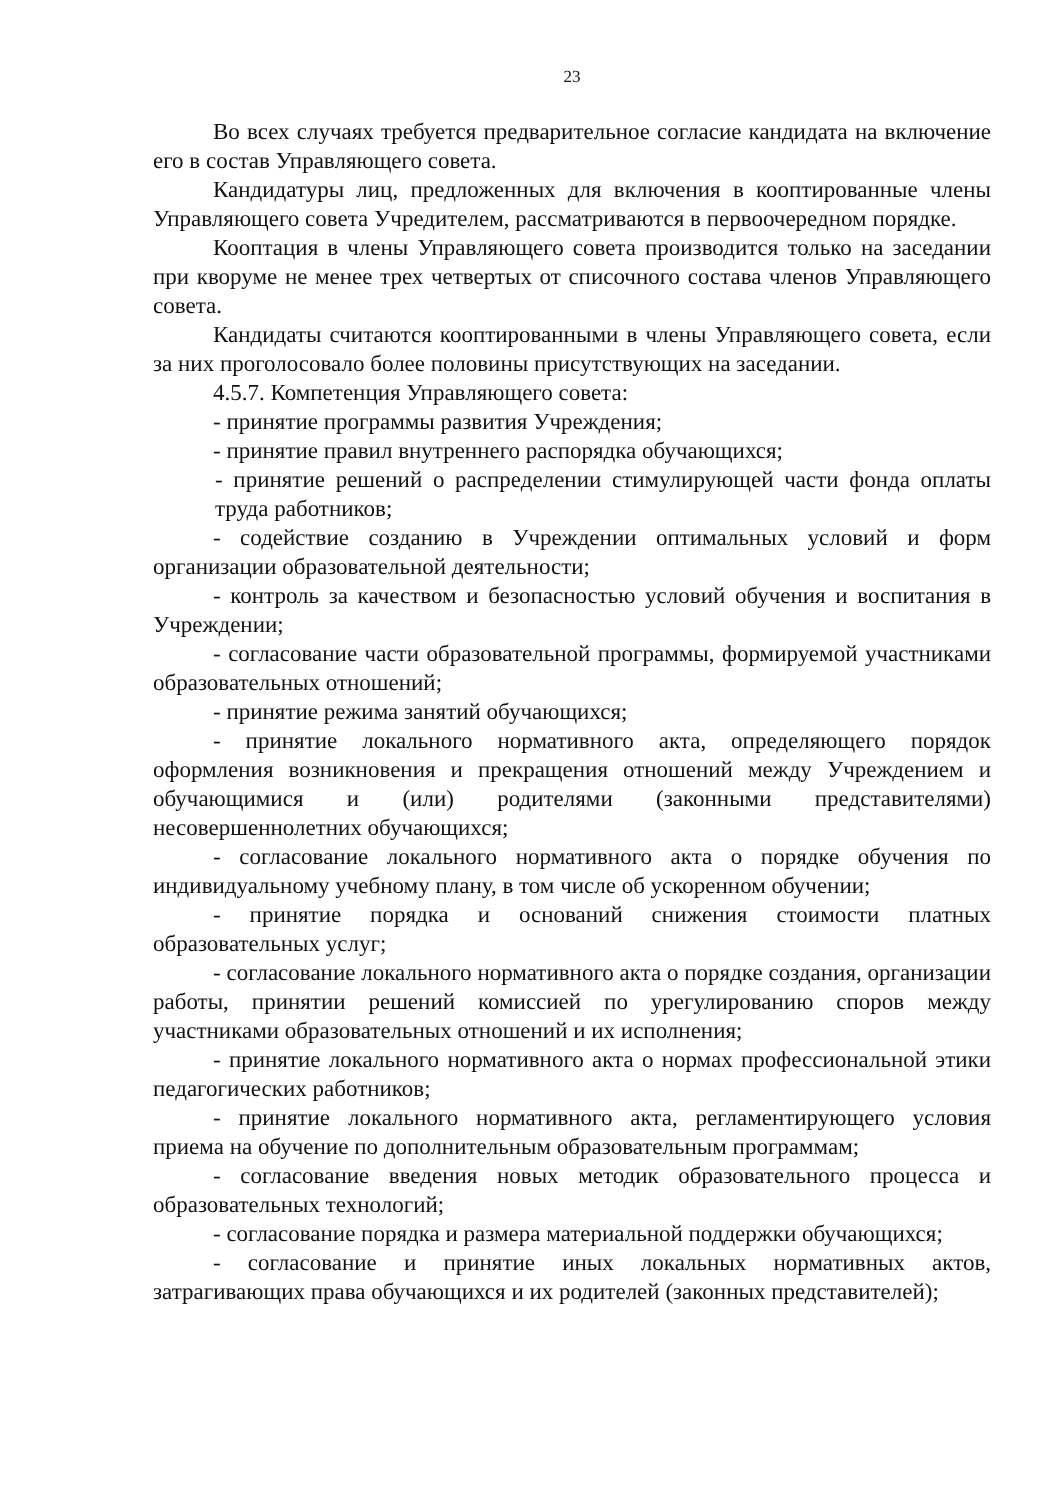23
Во всех случаях требуется предварительное согласие кандидата на включение его в состав Управляющего совета.
Кандидатуры лиц, предложенных для включения в кооптированные члены Управляющего совета Учредителем, рассматриваются в первоочередном порядке.
Кооптация в члены Управляющего совета производится только на заседании при кворуме не менее трех четвертых от списочного состава членов Управляющего совета.
Кандидаты считаются кооптированными в члены Управляющего совета, если за них проголосовало более половины присутствующих на заседании.
4.5.7. Компетенция Управляющего совета:
- принятие программы развития Учреждения;
- принятие правил внутреннего распорядка обучающихся;
- принятие решений о распределении стимулирующей части фонда оплаты труда работников;
- содействие созданию в Учреждении оптимальных условий и форм организации образовательной деятельности;
- контроль за качеством и безопасностью условий обучения и воспитания в Учреждении;
- согласование части образовательной программы, формируемой участниками образовательных отношений;
- принятие режима занятий обучающихся;
- принятие локального нормативного акта, определяющего порядок оформления возникновения и прекращения отношений между Учреждением и обучающимися и (или) родителями (законными представителями) несовершеннолетних обучающихся;
- согласование локального нормативного акта о порядке обучения по индивидуальному учебному плану, в том числе об ускоренном обучении;
- принятие порядка и оснований снижения стоимости платных образовательных услуг;
- согласование локального нормативного акта о порядке создания, организации работы, принятии решений комиссией по урегулированию споров между участниками образовательных отношений и их исполнения;
- принятие локального нормативного акта о нормах профессиональной этики педагогических работников;
- принятие локального нормативного акта, регламентирующего условия приема на обучение по дополнительным образовательным программам;
- согласование введения новых методик образовательного процесса и образовательных технологий;
- согласование порядка и размера материальной поддержки обучающихся;
- согласование и принятие иных локальных нормативных актов, затрагивающих права обучающихся и их родителей (законных представителей);